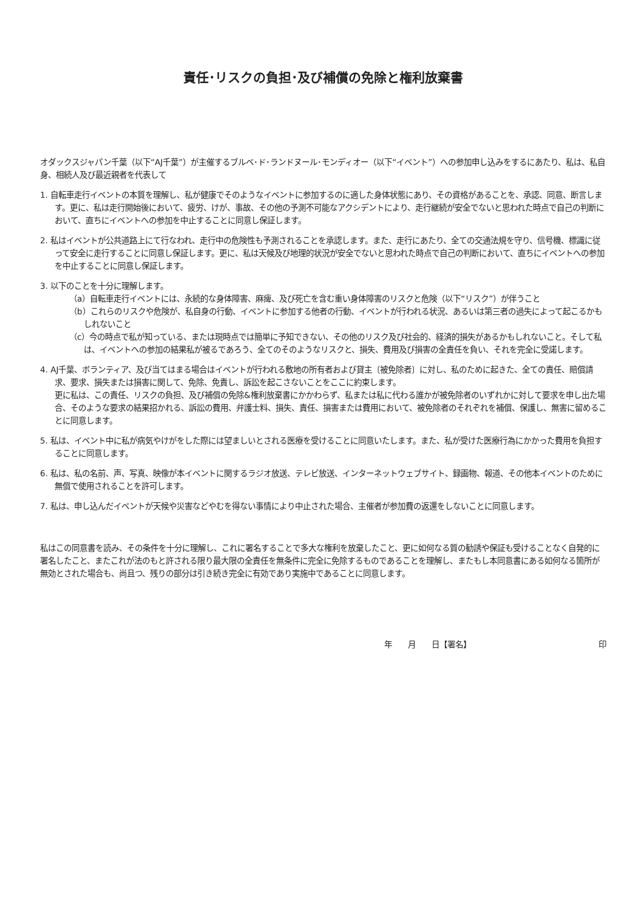責任･リスクの負担･及び補償の免除と権利放棄書
オダックスジャパン千葉（以下“AJ千葉”）が主催するブルベ･ド･ランドヌール･モンディオー（以下“イベント”）への参加申し込みをするにあたり、私は、私自身、相続人及び最近親者を代表して
1. 自転車走行イベントの本質を理解し、私が健康でそのようなイベントに参加するのに適した身体状態にあり、その資格があることを、承認、同意、断言します。更に、私は走行開始後において、疲労、けが、事故、その他の予測不可能なアクシデントにより、走行継続が安全でないと思われた時点で自己の判断において、直ちにイベントへの参加を中止することに同意し保証します。
2. 私はイベントが公共道路上にて行なわれ、走行中の危険性も予測されることを承認します。また、走行にあたり、全ての交通法規を守り、信号機、標識に従って安全に走行することに同意し保証します。更に、私は天候及び地理的状況が安全でないと思われた時点で自己の判断において、直ちにイベントへの参加を中止することに同意し保証します。
3. 以下のことを十分に理解します。
（a）自転車走行イベントには、永続的な身体障害、麻痺、及び死亡を含む重い身体障害のリスクと危険（以下“リスク”）が伴うこと
（b）これらのリスクや危険が、私自身の行動、イベントに参加する他者の行動、イベントが行われる状況、あるいは第三者の過失によって起こるかもしれないこと
（c）今の時点で私が知っている、または現時点では簡単に予知できない、その他のリスク及び社会的、経済的損失があるかもしれないこと。そして私は、イベントへの参加の結果私が被るであろう、全てのそのようなリスクと、損失、費用及び損害の全責任を負い、それを完全に受諾します。
4. AJ千葉、ボランティア、及び当てはまる場合はイベントが行われる敷地の所有者および貸主〔被免除者〕に対し、私のために起きた、全ての責任、賠償請求、要求、損失または損害に関して、免除、免責し、訴訟を起こさないことをここに約束します。
更に私は、この責任、リスクの負担、及び補償の免除&権利放棄書にかかわらず、私または私に代わる誰かが被免除者のいずれかに対して要求を申し出た場合、そのような要求の結果招かれる、訴訟の費用、弁護士料、損失、責任、損害または費用において、被免除者のそれぞれを補償、保護し、無害に留めることに同意します。
5. 私は、イベント中に私が病気やけがをした際には望ましいとされる医療を受けることに同意いたします。また、私が受けた医療行為にかかった費用を負担することに同意します。
6. 私は、私の名前、声、写真、映像が本イベントに関するラジオ放送、テレビ放送、インターネットウェブサイト、録画物、報道、その他本イベントのために無償で使用されることを許可します。
7. 私は、申し込んだイベントが天候や災害などやむを得ない事情により中止された場合、主催者が参加費の返還をしないことに同意します。
私はこの同意書を読み、その条件を十分に理解し、これに署名することで多大な権利を放棄したこと、更に如何なる質の勧誘や保証も受けることなく自発的に署名したこと、またこれが法のもと許される限り最大限の全責任を無条件に完全に免除するものであることを理解し、またもし本同意書にある如何なる箇所が無効とされた場合も、尚且つ、残りの部分は引き続き完全に有効であり実施中であることに同意します。
年　　月　　日【署名】 印